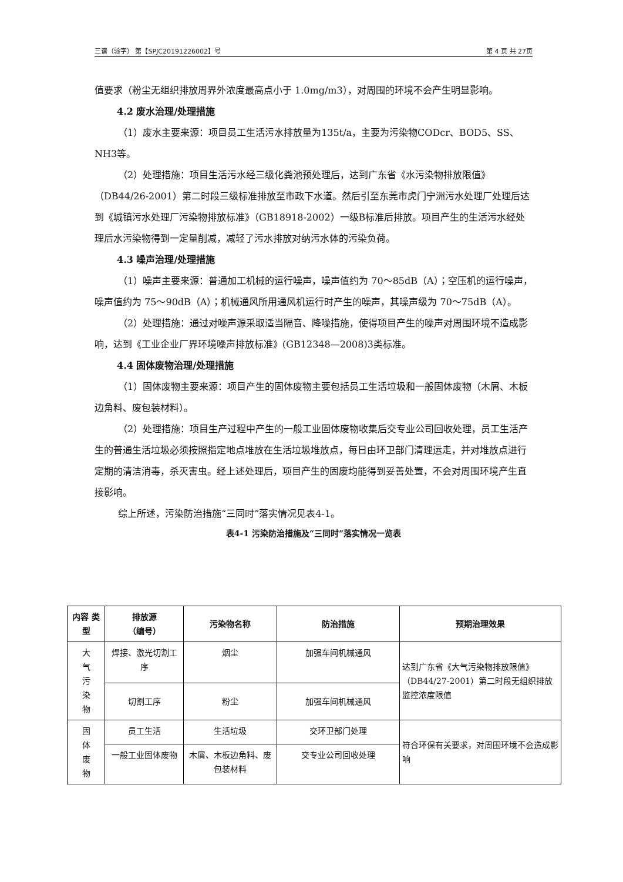三谱（验字） 第【SPJC20191226002】号 第 4 页 共 27页
值要求（粉尘无组织排放周界外浓度最高点小于 1.0mg/m3），对周围的环境不会产生明显影响。
4.2 废水治理/处理措施
（1）废水主要来源：项目员工生活污水排放量为135t/a，主要为污染物CODcr、BOD5、SS、NH3等。
（2）处理措施：项目生活污水经三级化粪池预处理后，达到广东省《水污染物排放限值》（DB44/26-2001）第二时段三级标准排放至市政下水道。然后引至东莞市虎门宁洲污水处理厂处理后达到《城镇污水处理厂污染物排放标准》（GB18918-2002）一级B标准后排放。项目产生的生活污水经处理后水污染物得到一定量削减，减轻了污水排放对纳污水体的污染负荷。
4.3 噪声治理/处理措施
（1）噪声主要来源：普通加工机械的运行噪声，噪声值约为 70～85dB（A）；空压机的运行噪声，噪声值约为 75～90dB（A）；机械通风所用通风机运行时产生的噪声，其噪声级为 70～75dB（A）。
（2）处理措施：通过对噪声源采取适当隔音、降噪措施，使得项目产生的噪声对周围环境不造成影响，达到《工业企业厂界环境噪声排放标准》(GB12348—2008)3类标准。
4.4 固体废物治理/处理措施
（1）固体废物主要来源：项目产生的固体废物主要包括员工生活垃圾和一般固体废物（木屑、木板边角料、废包装材料）。
（2）处理措施：项目生产过程中产生的一般工业固体废物收集后交专业公司回收处理，员工生活产生的普通生活垃圾必须按照指定地点堆放在生活垃圾堆放点，每日由环卫部门清理运走，并对堆放点进行定期的清洁消毒，杀灭害虫。经上述处理后，项目产生的固废均能得到妥善处置，不会对周围环境产生直接影响。
综上所述，污染防治措施“三同时”落实情况见表4-1。
表4-1 污染防治措施及“三同时”落实情况一览表
| 内容 类型 | 排放源 （编号） | 污染物名称 | 防治措施 | 预期治理效果 |
| --- | --- | --- | --- | --- |
| 大 气 污 染 物 | 焊接、激光切割工序 | 烟尘 | 加强车间机械通风 | 达到广东省《大气污染物排放限值》（DB44/27-2001）第二时段无组织排放监控浓度限值 |
| | 切割工序 | 粉尘 | 加强车间机械通风 | |
| 固 体 废 物 | 员工生活 | 生活垃圾 | 交环卫部门处理 | 符合环保有关要求，对周围环境不会造成影响 |
| | 一般工业固体废物 | 木屑、木板边角料、废包装材料 | 交专业公司回收处理 | |